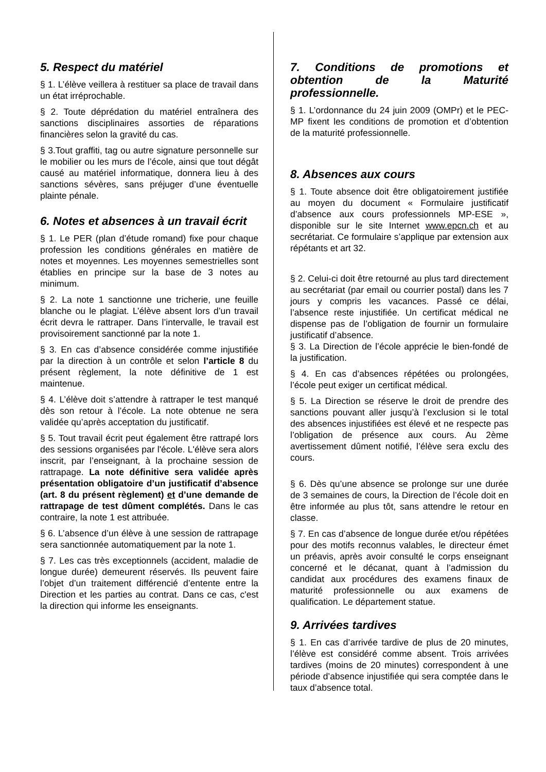5. Respect du matériel
§ 1. L’élève veillera à restituer sa place de travail dans un état irréprochable.
§ 2. Toute déprédation du matériel entraînera des sanctions disciplinaires assorties de réparations financières selon la gravité du cas.
§ 3.Tout graffiti, tag ou autre signature personnelle sur le mobilier ou les murs de l’école, ainsi que tout dégât causé au matériel informatique, donnera lieu à des sanctions sévères, sans préjuger d’une éventuelle plainte pénale.
6. Notes et absences à un travail écrit
§ 1. Le PER (plan d’étude romand) fixe pour chaque profession les conditions générales en matière de notes et moyennes. Les moyennes semestrielles sont établies en principe sur la base de 3 notes au minimum.
§ 2. La note 1 sanctionne une tricherie, une feuille blanche ou le plagiat. L’élève absent lors d’un travail écrit devra le rattraper. Dans l’intervalle, le travail est provisoirement sanctionné par la note 1.
§ 3. En cas d’absence considérée comme injustifiée par la direction à un contrôle et selon l’article 8 du présent règlement, la note définitive de 1 est maintenue.
§ 4. L’élève doit s’attendre à rattraper le test manqué dès son retour à l’école. La note obtenue ne sera validée qu’après acceptation du justificatif.
§ 5. Tout travail écrit peut également être rattrapé lors des sessions organisées par l'école. L'élève sera alors inscrit, par l’enseignant, à la prochaine session de rattrapage. La note définitive sera validée après présentation obligatoire d’un justificatif d’absence (art. 8 du présent règlement) et d’une demande de rattrapage de test dûment complétés. Dans le cas contraire, la note 1 est attribuée.
§ 6. L’absence d’un élève à une session de rattrapage sera sanctionnée automatiquement par la note 1.
§ 7. Les cas très exceptionnels (accident, maladie de longue durée) demeurent réservés. Ils peuvent faire l’objet d’un traitement différencié d’entente entre la Direction et les parties au contrat. Dans ce cas, c'est la direction qui informe les enseignants.
7. Conditions de promotions et obtention de la Maturité professionnelle.
§ 1. L’ordonnance du 24 juin 2009 (OMPr) et le PEC-MP fixent les conditions de promotion et d’obtention de la maturité professionnelle.
8. Absences aux cours
§ 1. Toute absence doit être obligatoirement justifiée au moyen du document « Formulaire justificatif d’absence aux cours professionnels MP-ESE », disponible sur le site Internet www.epcn.ch et au secrétariat. Ce formulaire s’applique par extension aux répétants et art 32.
§ 2. Celui-ci doit être retourné au plus tard directement au secrétariat (par email ou courrier postal) dans les 7 jours y compris les vacances. Passé ce délai, l’absence reste injustifiée. Un certificat médical ne dispense pas de l’obligation de fournir un formulaire justificatif d’absence.
§ 3. La Direction de l’école apprécie le bien-fondé de la justification.
§ 4. En cas d’absences répétées ou prolongées, l’école peut exiger un certificat médical.
§ 5. La Direction se réserve le droit de prendre des sanctions pouvant aller jusqu’à l’exclusion si le total des absences injustifiées est élevé et ne respecte pas l’obligation de présence aux cours. Au 2ème avertissement dûment notifié, l’élève sera exclu des cours.
§ 6. Dès qu’une absence se prolonge sur une durée de 3 semaines de cours, la Direction de l’école doit en être informée au plus tôt, sans attendre le retour en classe.
§ 7. En cas d’absence de longue durée et/ou répétées pour des motifs reconnus valables, le directeur émet un préavis, après avoir consulté le corps enseignant concerné et le décanat, quant à l’admission du candidat aux procédures des examens finaux de maturité professionnelle ou aux examens de qualification. Le département statue.
9. Arrivées tardives
§ 1. En cas d’arrivée tardive de plus de 20 minutes, l’élève est considéré comme absent. Trois arrivées tardives (moins de 20 minutes) correspondent à une période d’absence injustifiée qui sera comptée dans le taux d’absence total.